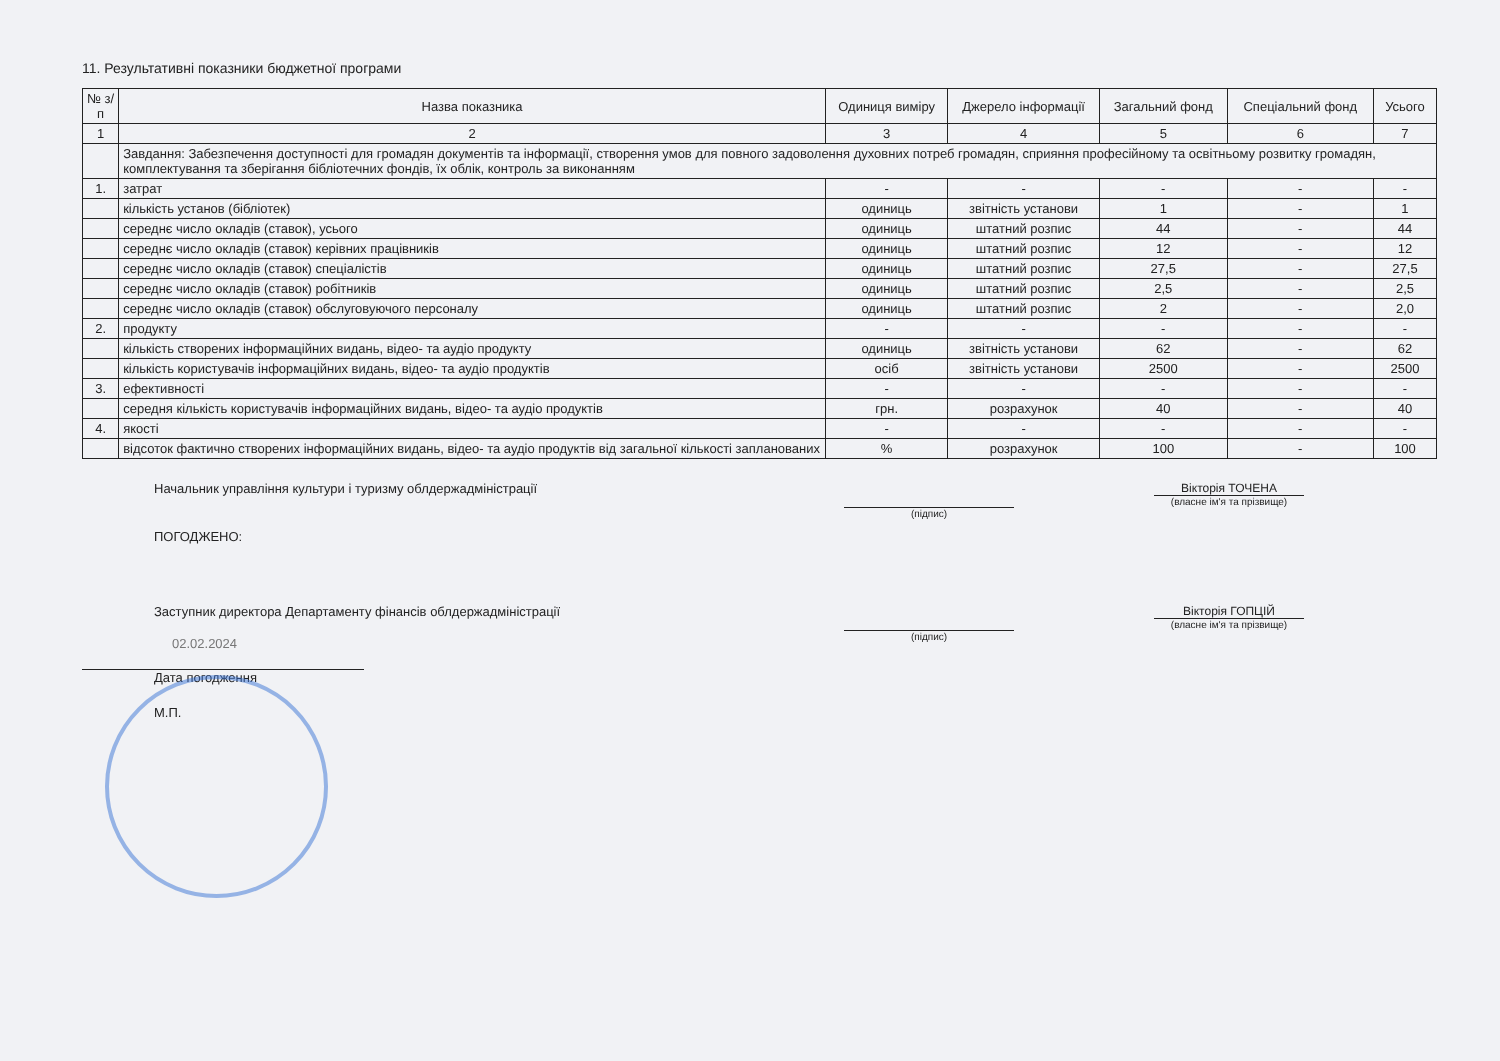11. Результативні показники бюджетної програми
| № з/п | Назва показника | Одиниця виміру | Джерело інформації | Загальний фонд | Спеціальний фонд | Усього |
| --- | --- | --- | --- | --- | --- | --- |
| 1 | 2 | 3 | 4 | 5 | 6 | 7 |
| | Завдання: Забезпечення доступності для громадян документів та інформації, створення умов для повного задоволення духовних потреб громадян, сприяння професійному та освітньому розвитку громадян, комплектування та зберігання бібліотечних фондів, їх облік, контроль за виконанням | | | | | |
| 1. | затрат | - | - | - | - | - |
| | кількість установ (бібліотек) | одиниць | звітність установи | 1 | - | 1 |
| | середнє число окладів (ставок), усього | одиниць | штатний розпис | 44 | - | 44 |
| | середнє число окладів (ставок) керівних працівників | одиниць | штатний розпис | 12 | - | 12 |
| | середнє число окладів (ставок) спеціалістів | одиниць | штатний розпис | 27,5 | - | 27,5 |
| | середнє число окладів (ставок) робітників | одиниць | штатний розпис | 2,5 | - | 2,5 |
| | середнє число окладів (ставок) обслуговуючого персоналу | одиниць | штатний розпис | 2 | - | 2,0 |
| 2. | продукту | - | - | - | - | - |
| | кількість створених інформаційних видань, відео- та аудіо продукту | одиниць | звітність установи | 62 | - | 62 |
| | кількість користувачів інформаційних видань, відео- та аудіо продуктів | осіб | звітність установи | 2500 | - | 2500 |
| 3. | ефективності | - | - | - | - | - |
| | середня кількість користувачів інформаційних видань, відео- та аудіо продуктів | грн. | розрахунок | 40 | - | 40 |
| 4. | якості | - | - | - | - | - |
| | відсоток фактично створених інформаційних видань, відео- та аудіо продуктів від загальної кількості запланованих | % | розрахунок | 100 | - | 100 |
Начальник управління культури і туризму облдержадміністрації
(підпис)
Вікторія ТОЧЕНА
(власне ім'я та прізвище)
ПОГОДЖЕНО:
Заступник директора Департаменту фінансів облдержадміністрації
(підпис)
Вікторія ГОПЦІЙ
(власне ім'я та прізвище)
02.02.2024
Дата погодження
М.П.